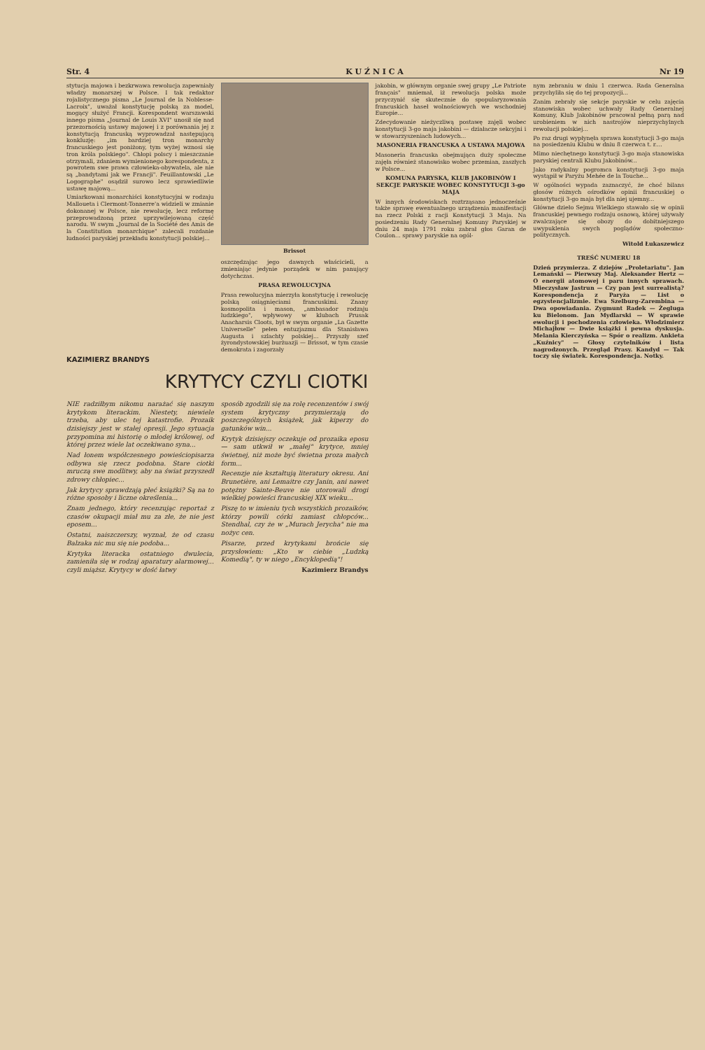Str. 4 K U Ź N I C A Nr 19
stytucja majowa i bezkrwawa rewolucja zapewniały władzy monarszej w Polsce. I tak redaktor rojalistycznego pisma „Le Journal de la Noblesse-Lacroix", uważał konstytucję polską za model, mogący służyć Francji. Korespondent warszawski innego pisma „Journal de Louis XVI" unosił się nad przezornością ustawy majowej i z porównania jej z konstytucją francuską wyprowadzał następującą konkluzję: „im bardziej tron monarchy francuskiego jest poniżony, tym wyżej wznosi się tron króla polskiego". Chłopi polscy i mieszczanie otrzymali, zdaniem wymienionego korespondenta, z powrotem swe prawa człowieka-obywatela, ale nie są „bandytami jak we Francji". Feuillantowski „Le Logographe" osądził surowo lecz sprawiedliwie ustawę majową...
Umiarkowani monarchiści konstytucyjni w rodzaju Malloueta i Clermont-Tonnerre'a widzieli w zmianie dokonanej w Polsce, nie rewolucję, lecz reformę przeprowadzoną przez uprzywilejowaną część narodu. W swym „Journal de la Société des Amis de la Constitution monarchique" zalecali rozdanie ludności paryskiej przekładu konstytucji polskiej...
Brissot
oszczędzając jego dawnych właścicieli, a zmieniając jedynie porządek w nim panujący dotychczas.
PRASA REWOLUCYJNA
Prasa rewolucyjna mierzyła konstytucję i rewolucję polską osiągnięciami francuskimi. Znany kosmopolita i mason, „ambasador rodzaju ludzkiego", wpływowy w klubach Prusak Anacharsis Cloots, był w swym organie „La Gazette Universelle" pełen entuzjazmu dla Stanisława Augusta i szlachty polskiej... Przyszły szef żyrondystowskiej burżuazji — Brissot, w tym czasie demokrata i zagorzały
KAZIMIERZ BRANDYS
KRYTYCY CZYLI CIOTKI
NIE radziłbym nikomu narażać się naszym krytykom literackim. Niestety, niewiele trzeba, aby ulec tej katastrofie. Prozaik dzisiejszy jest w stałej opresji. Jego sytuacja przypomina mi historię o młodej królowej, od której przez wiele lat oczekiwano syna...
Nad łonem współczesnego powieściopisarza odbywa się rzecz podobna. Stare ciotki mruczą swe modlitwy, aby na świat przyszedł zdrowy chłopiec...
Jak krytycy sprawdzają płeć książki? Są na to różne sposoby i liczne określenia...
Znam jednego, który recenzując reportaż z czasów okupacji miał mu za złe, że nie jest eposem...
Ostatni, naiszczerszy, wyznał, że od czasu Balzaka nic mu się nie podoba...
Krytyka literacka ostatniego dwulecia, zamieniła się w rodzaj aparatury alarmowej... czyli miąższ. Krytycy w dość łatwy
sposób zgodzili się na rolę recenzentów i swój system krytyczny przymierzają do poszczególnych książek, jak kiperzy do gatunków win...
Krytyk dzisiejszy oczekuje od prozaika eposu — sam utkwił w „małej" krytyce, mniej świetnej, niż może być świetna proza małych form...
Recenzje nie kształtują literatury okresu. Ani Brunetière, ani Lemaitre czy Janin, ani nawet potężny Sainte-Beuve nie utorowali drogi wielkiej powieści francuskiej XIX wieku...
Piszę to w imieniu tych wszystkich prozaików, którzy powili córki zamiast chłopców... Stendhal, czy że w „Murach Jerycha" nie ma nożyc cen.
Pisarze, przed krytykami brońcie się przysłowiem: „Kto w ciebie „Ludzką Komedią", ty w niego „Encyklopedią"!
Kazimierz Brandys
jakobin, w głównym organie swej grupy „Le Patriote français" mniemał, iż rewolucja polska może przyczynić się skutecznie do spopularyzowania francuskich haseł wolnościowych we wschodniej Europie...
Zdecydowanie nieżyczliwą postawę zajęli wobec konstytucji 3-go maja jakobini — działacze sekcyjni i w stowarzyszeniach ludowych...
MASONERIA FRANCUSKA A USTAWA MAJOWA
Masoneria francuska obejmująca duży społeczne zajęła również stanowisko wobec przemian, zaszłych w Polsce...
KOMUNA PARYSKA, KLUB JAKOBINÓW I SEKCJE PARYSKIE WOBEC KONSTYTUCJI 3-go MAJA
W innych środowiskach roztrząsano jednocześnie także sprawę ewentualnego urządzenia manifestacji na rzecz Polski z racji Konstytucji 3 Maja. Na posiedzeniu Rady Generalnej Komuny Paryskiej w dniu 24 maja 1791 roku zabrał głos Garan de Coulon... sprawy paryskie na ogól-
nym zebraniu w dniu 1 czerwca. Rada Generalna przychyliła się do tej propozycji...
Zanim zebrały się sekcje paryskie w celu zajęcia stanowiska wobec uchwały Rady Generalnej Komuny, Klub Jakobinów pracował pełną parą nad urobieniem w nich nastrojów nieprzychylnych rewolucji polskiej...
Po raz drugi wypłynęła sprawa konstytucji 3-go maja na posiedzeniu Klubu w dniu 8 czerwca t. r....
Mimo niechętnego konstytucji 3-go maja stanowiska paryskiej centrali Klubu Jakobinów...
Jako radykalny pogromca konstytucji 3-go maja wystąpił w Paryżu Mehée de la Touche...
W ogólności wypada zaznaczyć, że choć bilans głosów różnych ośrodków opinii francuskiej o konstytucji 3-go maja był dla niej ujemny...
Główne dzieło Sejmu Wielkiego stawało się w opinii francuskiej pewnego rodzaju osnową, której używały zwalczające się obozy do dobitniejszego uwypuklenia swych poglądów społeczno-politycznych.
Witold Łukaszewicz
TREŚĆ NUMERU 18
Dzień przymierza. Z dziejów „Proletariatu". Jan Lemański — Pierwszy Maj. Aleksander Hertz — O energii atomowej i paru innych sprawach. Mieczysław Jastrun — Czy pan jest surrealistą? Korespondencja z Paryża — List o egzystencjalizmie. Ewa Szelburg-Zarembina — Dwa opowiadania. Zygmunt Radek — Żegluga ku Bielonom. Jan Mydlarski — W sprawie ewolucji i pochodzenia człowieka. Włodzimierz Michajłow — Dwie książki i pewna dyskusja. Melania Kierczyńska — Spór o realizm. Ankieta „Kuźnicy" — Głosy czytelników i lista nagrodzonych. Przegląd Prasy. Kandyd — Tak toczy się światek. Korespondencja. Notky.